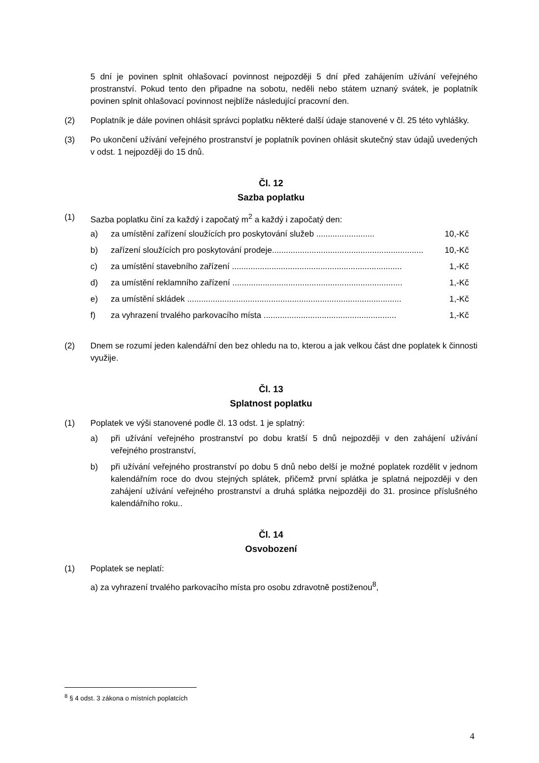5 dní je povinen splnit ohlašovací povinnost nejpozději 5 dní před zahájením užívání veřejného prostranství. Pokud tento den připadne na sobotu, neděli nebo státem uznaný svátek, je poplatník povinen splnit ohlašovací povinnost nejblíže následující pracovní den.
(2) Poplatník je dále povinen ohlásit správci poplatku některé další údaje stanovené v čl. 25 této vyhlášky.
(3) Po ukončení užívání veřejného prostranství je poplatník povinen ohlásit skutečný stav údajů uvedených v odst. 1 nejpozději do 15 dnů.
Čl. 12
Sazba poplatku
(1) Sazba poplatku činí za každý i započatý m<sup>2</sup> a každý i započatý den:
a) za umístění zařízení sloužících pro poskytování služeb ......................... 10,-Kč
b) zařízení sloužících pro poskytování prodeje................................................................. 10,-Kč
c) za umístění stavebního zařízení ......................................................................... 1,-Kč
d) za umístění reklamního zařízení ......................................................................... 1,-Kč
e) za umístění skládek ............................................................................................ 1,-Kč
f) za vyhrazení trvalého parkovacího místa ......................................................... 1,-Kč
(2) Dnem se rozumí jeden kalendářní den bez ohledu na to, kterou a jak velkou část dne poplatek k činnosti využije.
Čl. 13
Splatnost poplatku
(1) Poplatek ve výši stanovené podle čl. 13 odst. 1 je splatný:
a) při užívání veřejného prostranství po dobu kratší 5 dnů nejpozději v den zahájení užívání veřejného prostranství,
b) při užívání veřejného prostranství po dobu 5 dnů nebo delší je možné poplatek rozdělit v jednom kalendářním roce do dvou stejných splátek, přičemž první splátka je splatná nejpozději v den zahájení užívání veřejného prostranství a druhá splátka nejpozději do 31. prosince příslušného kalendářního roku..
Čl. 14
Osvobození
(1) Poplatek se neplatí:
a) za vyhrazení trvalého parkovacího místa pro osobu zdravotně postiženou<sup>8</sup>,
<sup>8</sup> § 4 odst. 3 zákona o místních poplatcích
4